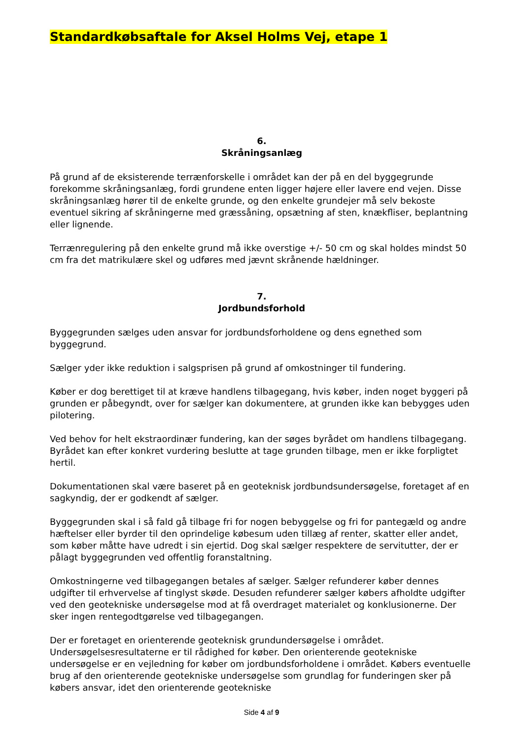Standardkøbsaftale for Aksel Holms Vej, etape 1
6.
Skråningsanlæg
På grund af de eksisterende terrænforskelle i området kan der på en del byggegrunde forekomme skråningsanlæg, fordi grundene enten ligger højere eller lavere end vejen. Disse skråningsanlæg hører til de enkelte grunde, og den enkelte grundejer må selv bekoste eventuel sikring af skråningerne med græssåning, opsætning af sten, knækfliser, beplantning eller lignende.
Terrænregulering på den enkelte grund må ikke overstige +/- 50 cm og skal holdes mindst 50 cm fra det matrikulære skel og udføres med jævnt skrånende hældninger.
7.
Jordbundsforhold
Byggegrunden sælges uden ansvar for jordbundsforholdene og dens egnethed som byggegrund.
Sælger yder ikke reduktion i salgsprisen på grund af omkostninger til fundering.
Køber er dog berettiget til at kræve handlens tilbagegang, hvis køber, inden noget byggeri på grunden er påbegyndt, over for sælger kan dokumentere, at grunden ikke kan bebygges uden pilotering.
Ved behov for helt ekstraordinær fundering, kan der søges byrådet om handlens tilbagegang. Byrådet kan efter konkret vurdering beslutte at tage grunden tilbage, men er ikke forpligtet hertil.
Dokumentationen skal være baseret på en geoteknisk jordbundsundersøgelse, foretaget af en sagkyndig, der er godkendt af sælger.
Byggegrunden skal i så fald gå tilbage fri for nogen bebyggelse og fri for pantegæld og andre hæftelser eller byrder til den oprindelige købesum uden tillæg af renter, skatter eller andet, som køber måtte have udredt i sin ejertid. Dog skal sælger respektere de servitutter, der er pålagt byggegrunden ved offentlig foranstaltning.
Omkostningerne ved tilbagegangen betales af sælger. Sælger refunderer køber dennes udgifter til erhvervelse af tinglyst skøde. Desuden refunderer sælger købers afholdte udgifter ved den geotekniske undersøgelse mod at få overdraget materialet og konklusionerne. Der sker ingen rentegodtgørelse ved tilbagegangen.
Der er foretaget en orienterende geoteknisk grundundersøgelse i området. Undersøgelsesresultaterne er til rådighed for køber. Den orienterende geotekniske undersøgelse er en vejledning for køber om jordbundsforholdene i området. Købers eventuelle brug af den orienterende geotekniske undersøgelse som grundlag for funderingen sker på købers ansvar, idet den orienterende geotekniske
Side 4 af 9